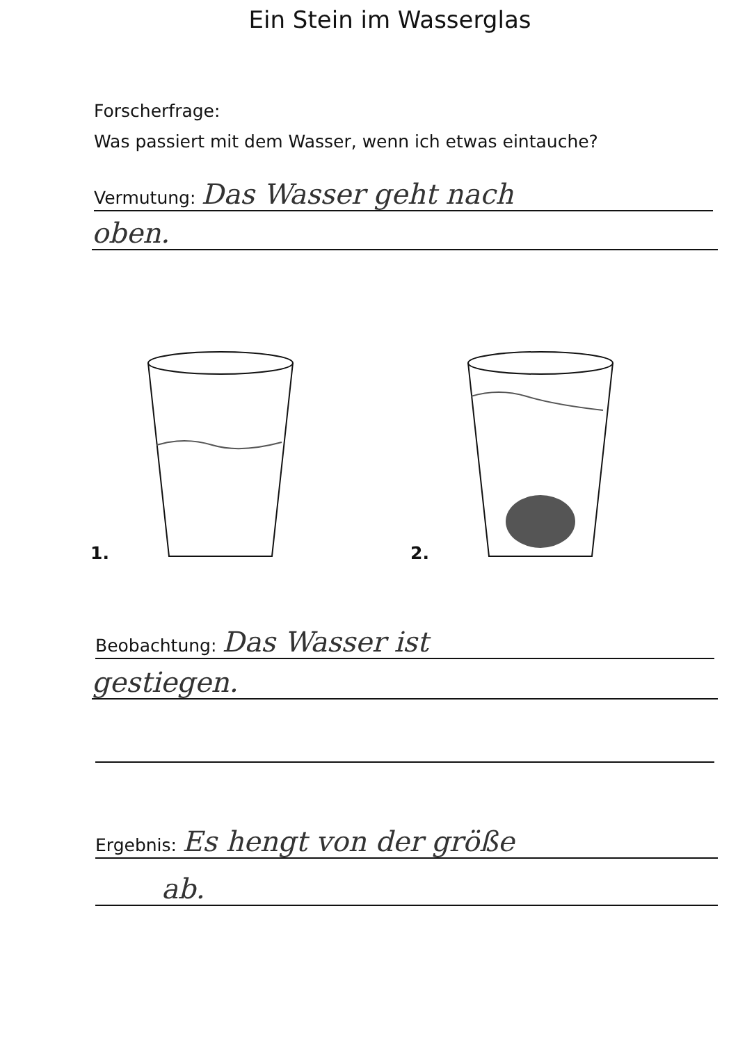Ein Stein im Wasserglas
Forscherfrage:
Was passiert mit dem Wasser, wenn ich etwas eintauche?
Vermutung: Das Wasser geht nach
oben.
1.
2.
Beobachtung: Das Wasser ist
gestiegen.
Ergebnis: Es hengt von der größe
ab.